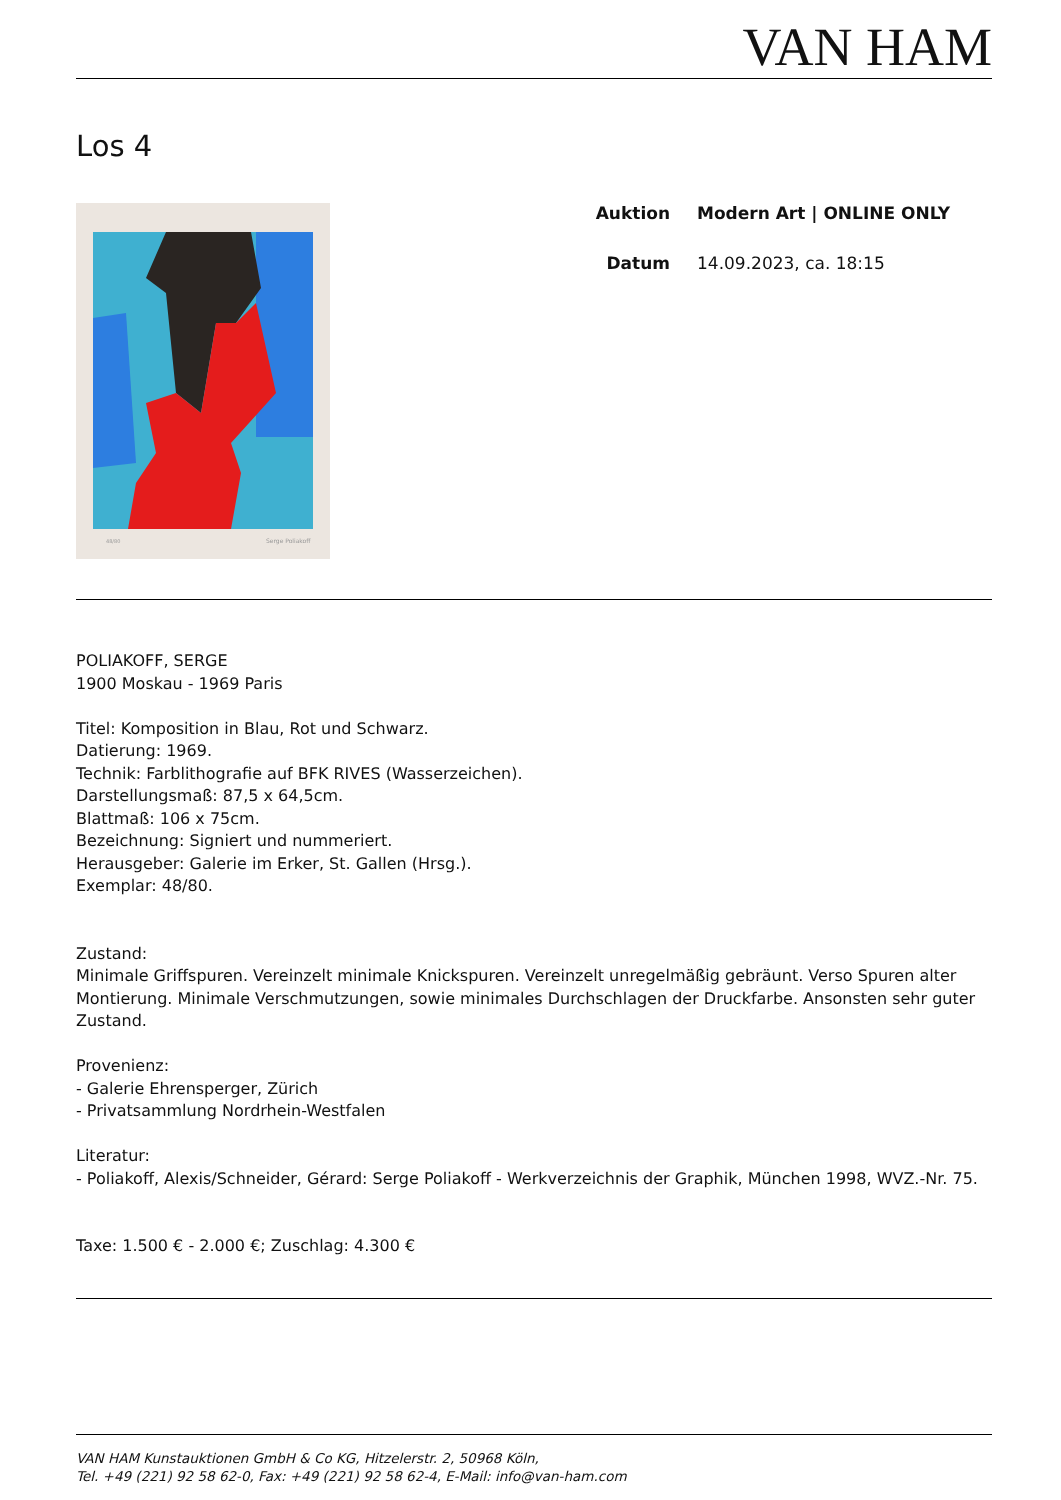VAN HAM
Los 4
48/80
Serge Poliakoff
Auktion Modern Art | ONLINE ONLY
Datum 14.09.2023, ca. 18:15
POLIAKOFF, SERGE
1900 Moskau - 1969 Paris
Titel: Komposition in Blau, Rot und Schwarz.
Datierung: 1969.
Technik: Farblithografie auf BFK RIVES (Wasserzeichen).
Darstellungsmaß: 87,5 x 64,5cm.
Blattmaß: 106 x 75cm.
Bezeichnung: Signiert und nummeriert.
Herausgeber: Galerie im Erker, St. Gallen (Hrsg.).
Exemplar: 48/80.
Zustand:
Minimale Griffspuren. Vereinzelt minimale Knickspuren. Vereinzelt unregelmäßig gebräunt. Verso Spuren alter Montierung. Minimale Verschmutzungen, sowie minimales Durchschlagen der Druckfarbe. Ansonsten sehr guter Zustand.
Provenienz:
- Galerie Ehrensperger, Zürich
- Privatsammlung Nordrhein-Westfalen
Literatur:
- Poliakoff, Alexis/Schneider, Gérard: Serge Poliakoff - Werkverzeichnis der Graphik, München 1998, WVZ.-Nr. 75.
Taxe: 1.500 € - 2.000 €; Zuschlag: 4.300 €
VAN HAM Kunstauktionen GmbH & Co KG, Hitzelerstr. 2, 50968 Köln,
Tel. +49 (221) 92 58 62-0, Fax: +49 (221) 92 58 62-4, E-Mail: info@van-ham.com